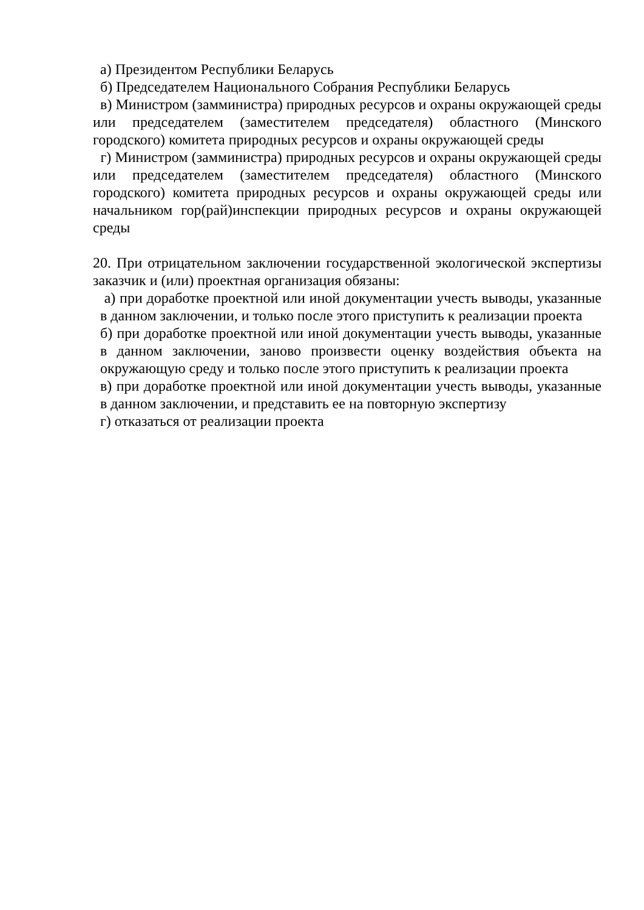а) Президентом Республики Беларусь
б) Председателем Национального Собрания Республики Беларусь
в) Министром (замминистра) природных ресурсов и охраны окружающей среды или председателем (заместителем председателя) областного (Минского городского) комитета природных ресурсов и охраны окружающей среды
г) Министром (замминистра) природных ресурсов и охраны окружающей среды или председателем (заместителем председателя) областного (Минского городского) комитета природных ресурсов и охраны окружающей среды или начальником гор(рай)инспекции природных ресурсов и охраны окружающей среды
20. При отрицательном заключении государственной экологической экспертизы заказчик и (или) проектная организация обязаны:
а) при доработке проектной или иной документации учесть выводы, указанные в данном заключении, и только после этого приступить к реализации проекта
б) при доработке проектной или иной документации учесть выводы, указанные в данном заключении, заново произвести оценку воздействия объекта на окружающую среду и только после этого приступить к реализации проекта
в) при доработке проектной или иной документации учесть выводы, указанные в данном заключении, и представить ее на повторную экспертизу
г) отказаться от реализации проекта